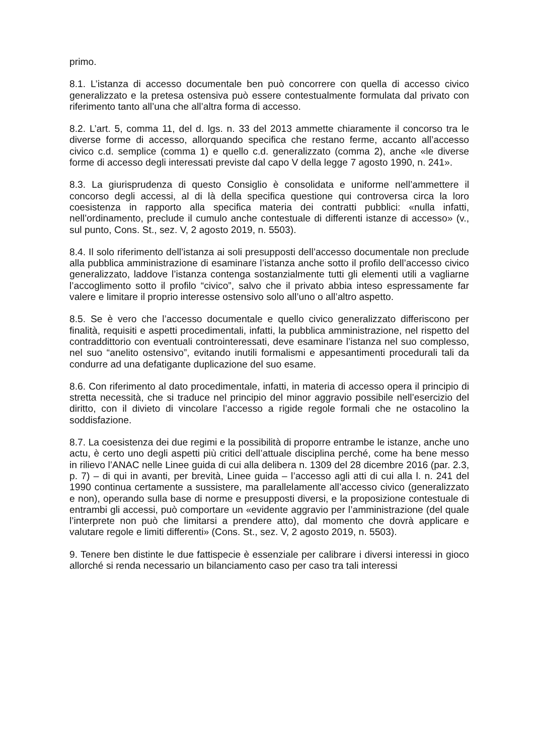primo.
8.1. L’istanza di accesso documentale ben può concorrere con quella di accesso civico generalizzato e la pretesa ostensiva può essere contestualmente formulata dal privato con riferimento tanto all’una che all’altra forma di accesso.
8.2. L’art. 5, comma 11, del d. lgs. n. 33 del 2013 ammette chiaramente il concorso tra le diverse forme di accesso, allorquando specifica che restano ferme, accanto all’accesso civico c.d. semplice (comma 1) e quello c.d. generalizzato (comma 2), anche «le diverse forme di accesso degli interessati previste dal capo V della legge 7 agosto 1990, n. 241».
8.3. La giurisprudenza di questo Consiglio è consolidata e uniforme nell’ammettere il concorso degli accessi, al di là della specifica questione qui controversa circa la loro coesistenza in rapporto alla specifica materia dei contratti pubblici: «nulla infatti, nell’ordinamento, preclude il cumulo anche contestuale di differenti istanze di accesso» (v., sul punto, Cons. St., sez. V, 2 agosto 2019, n. 5503).
8.4. Il solo riferimento dell’istanza ai soli presupposti dell’accesso documentale non preclude alla pubblica amministrazione di esaminare l’istanza anche sotto il profilo dell’accesso civico generalizzato, laddove l’istanza contenga sostanzialmente tutti gli elementi utili a vagliarne l’accoglimento sotto il profilo “civico”, salvo che il privato abbia inteso espressamente far valere e limitare il proprio interesse ostensivo solo all’uno o all’altro aspetto.
8.5. Se è vero che l’accesso documentale e quello civico generalizzato differiscono per finalità, requisiti e aspetti procedimentali, infatti, la pubblica amministrazione, nel rispetto del contraddittorio con eventuali controinteressati, deve esaminare l’istanza nel suo complesso, nel suo “anelito ostensivo”, evitando inutili formalismi e appesantimenti procedurali tali da condurre ad una defatigante duplicazione del suo esame.
8.6. Con riferimento al dato procedimentale, infatti, in materia di accesso opera il principio di stretta necessità, che si traduce nel principio del minor aggravio possibile nell’esercizio del diritto, con il divieto di vincolare l’accesso a rigide regole formali che ne ostacolino la soddisfazione.
8.7. La coesistenza dei due regimi e la possibilità di proporre entrambe le istanze, anche uno actu, è certo uno degli aspetti più critici dell’attuale disciplina perché, come ha bene messo in rilievo l’ANAC nelle Linee guida di cui alla delibera n. 1309 del 28 dicembre 2016 (par. 2.3, p. 7) – di qui in avanti, per brevità, Linee guida – l’accesso agli atti di cui alla l. n. 241 del 1990 continua certamente a sussistere, ma parallelamente all’accesso civico (generalizzato e non), operando sulla base di norme e presupposti diversi, e la proposizione contestuale di entrambi gli accessi, può comportare un «evidente aggravio per l’amministrazione (del quale l’interprete non può che limitarsi a prendere atto), dal momento che dovrà applicare e valutare regole e limiti differenti» (Cons. St., sez. V, 2 agosto 2019, n. 5503).
9. Tenere ben distinte le due fattispecie è essenziale per calibrare i diversi interessi in gioco allorché si renda necessario un bilanciamento caso per caso tra tali interessi